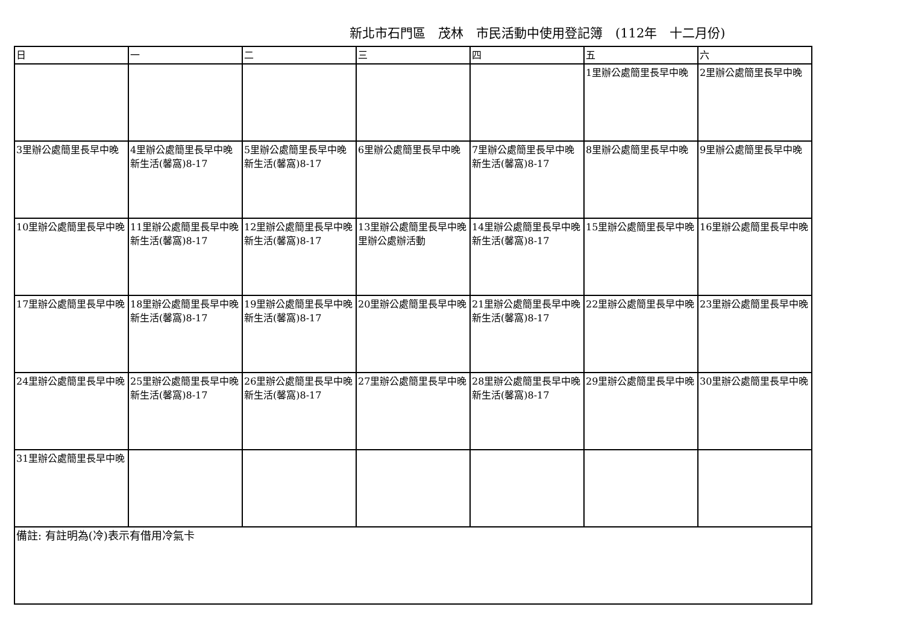新北市石門區　茂林　市民活動中使用登記簿　(112年　十二月份)
| 日 | 一 | 二 | 三 | 四 | 五 | 六 |
| --- | --- | --- | --- | --- | --- | --- |
| | | | | | 1里辦公處簡里長早中晚 | 2里辦公處簡里長早中晚 |
| 3里辦公處簡里長早中晚 | 4里辦公處簡里長早中晚 新生活(馨窩)8-17 | 5里辦公處簡里長早中晚 新生活(馨窩)8-17 | 6里辦公處簡里長早中晚 | 7里辦公處簡里長早中晚 新生活(馨窩)8-17 | 8里辦公處簡里長早中晚 | 9里辦公處簡里長早中晚 |
| 10里辦公處簡里長早中晚 | 11里辦公處簡里長早中晚 新生活(馨窩)8-17 | 12里辦公處簡里長早中晚 新生活(馨窩)8-17 | 13里辦公處簡里長早中晚 里辦公處辦活動 | 14里辦公處簡里長早中晚 新生活(馨窩)8-17 | 15里辦公處簡里長早中晚 | 16里辦公處簡里長早中晚 |
| 17里辦公處簡里長早中晚 | 18里辦公處簡里長早中晚 新生活(馨窩)8-17 | 19里辦公處簡里長早中晚 新生活(馨窩)8-17 | 20里辦公處簡里長早中晚 | 21里辦公處簡里長早中晚 新生活(馨窩)8-17 | 22里辦公處簡里長早中晚 | 23里辦公處簡里長早中晚 |
| 24里辦公處簡里長早中晚 | 25里辦公處簡里長早中晚 新生活(馨窩)8-17 | 26里辦公處簡里長早中晚 新生活(馨窩)8-17 | 27里辦公處簡里長早中晚 | 28里辦公處簡里長早中晚 新生活(馨窩)8-17 | 29里辦公處簡里長早中晚 | 30里辦公處簡里長早中晚 |
| 31里辦公處簡里長早中晚 | | | | | | |
| 備註: 有註明為(冷)表示有借用冷氣卡 | | | | | | |